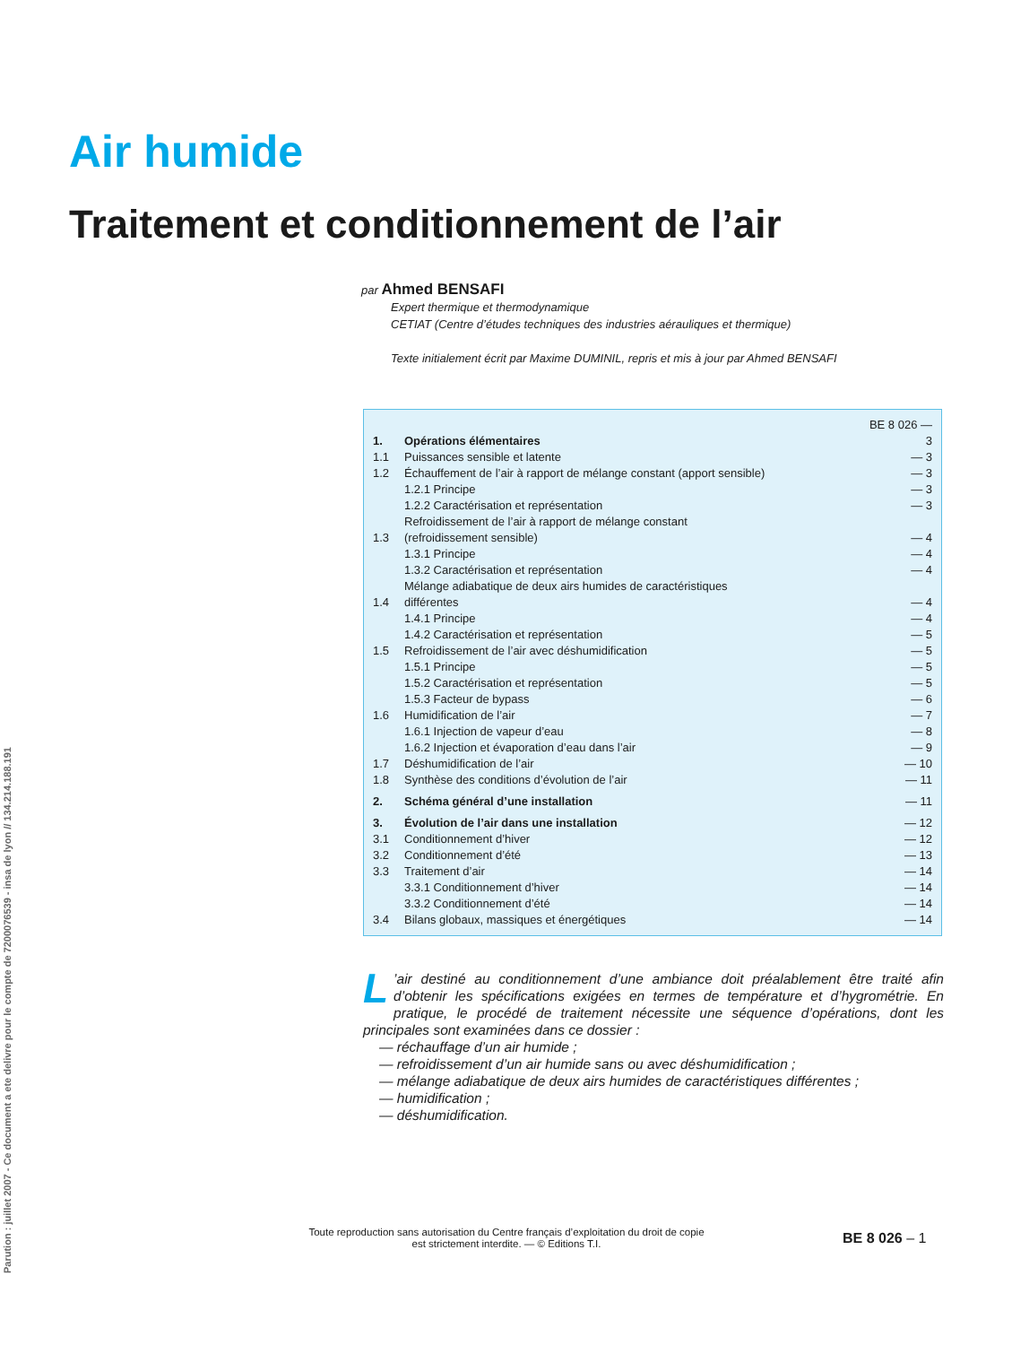Parution : juillet 2007 - Ce document a ete delivre pour le compte de 7200076539 - insa de lyon // 134.214.188.191
Air humide
Traitement et conditionnement de l’air
par Ahmed BENSAFI
Expert thermique et thermodynamique
CETIAT (Centre d’études techniques des industries aérauliques et thermique)
Texte initialement écrit par Maxime DUMINIL, repris et mis à jour par Ahmed BENSAFI
| 1. | Opérations élémentaires | BE 8 026 — 3 |
| 1.1 | Puissances sensible et latente | — 3 |
| 1.2 | Échauffement de l’air à rapport de mélange constant (apport sensible) | — 3 |
| | 1.2.1 Principe | — 3 |
| | 1.2.2 Caractérisation et représentation | — 3 |
| 1.3 | Refroidissement de l’air à rapport de mélange constant (refroidissement sensible) | — 4 |
| | 1.3.1 Principe | — 4 |
| | 1.3.2 Caractérisation et représentation | — 4 |
| 1.4 | Mélange adiabatique de deux airs humides de caractéristiques différentes | — 4 |
| | 1.4.1 Principe | — 4 |
| | 1.4.2 Caractérisation et représentation | — 5 |
| 1.5 | Refroidissement de l’air avec déshumidification | — 5 |
| | 1.5.1 Principe | — 5 |
| | 1.5.2 Caractérisation et représentation | — 5 |
| | 1.5.3 Facteur de bypass | — 6 |
| 1.6 | Humidification de l’air | — 7 |
| | 1.6.1 Injection de vapeur d’eau | — 8 |
| | 1.6.2 Injection et évaporation d’eau dans l’air | — 9 |
| 1.7 | Déshumidification de l’air | — 10 |
| 1.8 | Synthèse des conditions d’évolution de l’air | — 11 |
| 2. | Schéma général d’une installation | — 11 |
| 3. | Évolution de l’air dans une installation | — 12 |
| 3.1 | Conditionnement d’hiver | — 12 |
| 3.2 | Conditionnement d’été | — 13 |
| 3.3 | Traitement d’air | — 14 |
| | 3.3.1 Conditionnement d’hiver | — 14 |
| | 3.3.2 Conditionnement d’été | — 14 |
| 3.4 | Bilans globaux, massiques et énergétiques | — 14 |
L’air destiné au conditionnement d’une ambiance doit préalablement être traité afin d’obtenir les spécifications exigées en termes de température et d’hygrométrie. En pratique, le procédé de traitement nécessite une séquence d’opérations, dont les principales sont examinées dans ce dossier :
— réchauffage d’un air humide ;
— refroidissement d’un air humide sans ou avec déshumidification ;
— mélange adiabatique de deux airs humides de caractéristiques différentes ;
— humidification ;
— déshumidification.
Toute reproduction sans autorisation du Centre français d’exploitation du droit de copie
est strictement interdite. — © Editions T.I.
BE 8 026 – 1